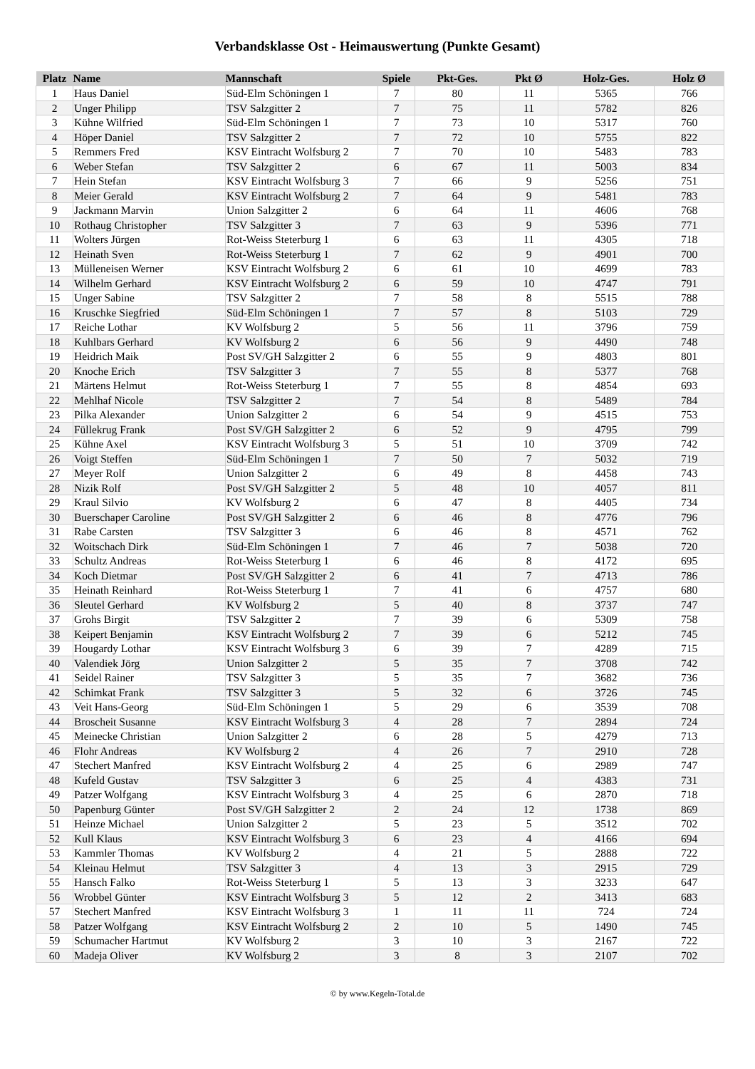Verbandsklasse Ost - Heimauswertung (Punkte Gesamt)
| Platz | Name | Mannschaft | Spiele | Pkt-Ges. | Pkt Ø | Holz-Ges. | Holz Ø |
| --- | --- | --- | --- | --- | --- | --- | --- |
| 1 | Haus Daniel | Süd-Elm Schöningen 1 | 7 | 80 | 11 | 5365 | 766 |
| 2 | Unger Philipp | TSV Salzgitter 2 | 7 | 75 | 11 | 5782 | 826 |
| 3 | Kühne Wilfried | Süd-Elm Schöningen 1 | 7 | 73 | 10 | 5317 | 760 |
| 4 | Höper Daniel | TSV Salzgitter 2 | 7 | 72 | 10 | 5755 | 822 |
| 5 | Remmers Fred | KSV Eintracht Wolfsburg 2 | 7 | 70 | 10 | 5483 | 783 |
| 6 | Weber Stefan | TSV Salzgitter 2 | 6 | 67 | 11 | 5003 | 834 |
| 7 | Hein Stefan | KSV Eintracht Wolfsburg 3 | 7 | 66 | 9 | 5256 | 751 |
| 8 | Meier Gerald | KSV Eintracht Wolfsburg 2 | 7 | 64 | 9 | 5481 | 783 |
| 9 | Jackmann Marvin | Union Salzgitter 2 | 6 | 64 | 11 | 4606 | 768 |
| 10 | Rothaug Christopher | TSV Salzgitter 3 | 7 | 63 | 9 | 5396 | 771 |
| 11 | Wolters Jürgen | Rot-Weiss Steterburg 1 | 6 | 63 | 11 | 4305 | 718 |
| 12 | Heinath Sven | Rot-Weiss Steterburg 1 | 7 | 62 | 9 | 4901 | 700 |
| 13 | Mülleneisen Werner | KSV Eintracht Wolfsburg 2 | 6 | 61 | 10 | 4699 | 783 |
| 14 | Wilhelm Gerhard | KSV Eintracht Wolfsburg 2 | 6 | 59 | 10 | 4747 | 791 |
| 15 | Unger Sabine | TSV Salzgitter 2 | 7 | 58 | 8 | 5515 | 788 |
| 16 | Kruschke Siegfried | Süd-Elm Schöningen 1 | 7 | 57 | 8 | 5103 | 729 |
| 17 | Reiche Lothar | KV Wolfsburg 2 | 5 | 56 | 11 | 3796 | 759 |
| 18 | Kuhlbars Gerhard | KV Wolfsburg 2 | 6 | 56 | 9 | 4490 | 748 |
| 19 | Heidrich Maik | Post SV/GH Salzgitter 2 | 6 | 55 | 9 | 4803 | 801 |
| 20 | Knoche Erich | TSV Salzgitter 3 | 7 | 55 | 8 | 5377 | 768 |
| 21 | Märtens Helmut | Rot-Weiss Steterburg 1 | 7 | 55 | 8 | 4854 | 693 |
| 22 | Mehlhaf Nicole | TSV Salzgitter 2 | 7 | 54 | 8 | 5489 | 784 |
| 23 | Pilka Alexander | Union Salzgitter 2 | 6 | 54 | 9 | 4515 | 753 |
| 24 | Füllekrug Frank | Post SV/GH Salzgitter 2 | 6 | 52 | 9 | 4795 | 799 |
| 25 | Kühne Axel | KSV Eintracht Wolfsburg 3 | 5 | 51 | 10 | 3709 | 742 |
| 26 | Voigt Steffen | Süd-Elm Schöningen 1 | 7 | 50 | 7 | 5032 | 719 |
| 27 | Meyer Rolf | Union Salzgitter 2 | 6 | 49 | 8 | 4458 | 743 |
| 28 | Nizik Rolf | Post SV/GH Salzgitter 2 | 5 | 48 | 10 | 4057 | 811 |
| 29 | Kraul Silvio | KV Wolfsburg 2 | 6 | 47 | 8 | 4405 | 734 |
| 30 | Buerschaper Caroline | Post SV/GH Salzgitter 2 | 6 | 46 | 8 | 4776 | 796 |
| 31 | Rabe Carsten | TSV Salzgitter 3 | 6 | 46 | 8 | 4571 | 762 |
| 32 | Woitschach Dirk | Süd-Elm Schöningen 1 | 7 | 46 | 7 | 5038 | 720 |
| 33 | Schultz Andreas | Rot-Weiss Steterburg 1 | 6 | 46 | 8 | 4172 | 695 |
| 34 | Koch Dietmar | Post SV/GH Salzgitter 2 | 6 | 41 | 7 | 4713 | 786 |
| 35 | Heinath Reinhard | Rot-Weiss Steterburg 1 | 7 | 41 | 6 | 4757 | 680 |
| 36 | Sleutel Gerhard | KV Wolfsburg 2 | 5 | 40 | 8 | 3737 | 747 |
| 37 | Grohs Birgit | TSV Salzgitter 2 | 7 | 39 | 6 | 5309 | 758 |
| 38 | Keipert Benjamin | KSV Eintracht Wolfsburg 2 | 7 | 39 | 6 | 5212 | 745 |
| 39 | Hougardy Lothar | KSV Eintracht Wolfsburg 3 | 6 | 39 | 7 | 4289 | 715 |
| 40 | Valendiek Jörg | Union Salzgitter 2 | 5 | 35 | 7 | 3708 | 742 |
| 41 | Seidel Rainer | TSV Salzgitter 3 | 5 | 35 | 7 | 3682 | 736 |
| 42 | Schimkat Frank | TSV Salzgitter 3 | 5 | 32 | 6 | 3726 | 745 |
| 43 | Veit Hans-Georg | Süd-Elm Schöningen 1 | 5 | 29 | 6 | 3539 | 708 |
| 44 | Broscheit Susanne | KSV Eintracht Wolfsburg 3 | 4 | 28 | 7 | 2894 | 724 |
| 45 | Meinecke Christian | Union Salzgitter 2 | 6 | 28 | 5 | 4279 | 713 |
| 46 | Flohr Andreas | KV Wolfsburg 2 | 4 | 26 | 7 | 2910 | 728 |
| 47 | Stechert Manfred | KSV Eintracht Wolfsburg 2 | 4 | 25 | 6 | 2989 | 747 |
| 48 | Kufeld Gustav | TSV Salzgitter 3 | 6 | 25 | 4 | 4383 | 731 |
| 49 | Patzer Wolfgang | KSV Eintracht Wolfsburg 3 | 4 | 25 | 6 | 2870 | 718 |
| 50 | Papenburg Günter | Post SV/GH Salzgitter 2 | 2 | 24 | 12 | 1738 | 869 |
| 51 | Heinze Michael | Union Salzgitter 2 | 5 | 23 | 5 | 3512 | 702 |
| 52 | Kull Klaus | KSV Eintracht Wolfsburg 3 | 6 | 23 | 4 | 4166 | 694 |
| 53 | Kammler Thomas | KV Wolfsburg 2 | 4 | 21 | 5 | 2888 | 722 |
| 54 | Kleinau Helmut | TSV Salzgitter 3 | 4 | 13 | 3 | 2915 | 729 |
| 55 | Hansch Falko | Rot-Weiss Steterburg 1 | 5 | 13 | 3 | 3233 | 647 |
| 56 | Wrobbel Günter | KSV Eintracht Wolfsburg 3 | 5 | 12 | 2 | 3413 | 683 |
| 57 | Stechert Manfred | KSV Eintracht Wolfsburg 3 | 1 | 11 | 11 | 724 | 724 |
| 58 | Patzer Wolfgang | KSV Eintracht Wolfsburg 2 | 2 | 10 | 5 | 1490 | 745 |
| 59 | Schumacher Hartmut | KV Wolfsburg 2 | 3 | 10 | 3 | 2167 | 722 |
| 60 | Madeja Oliver | KV Wolfsburg 2 | 3 | 8 | 3 | 2107 | 702 |
© by www.Kegeln-Total.de